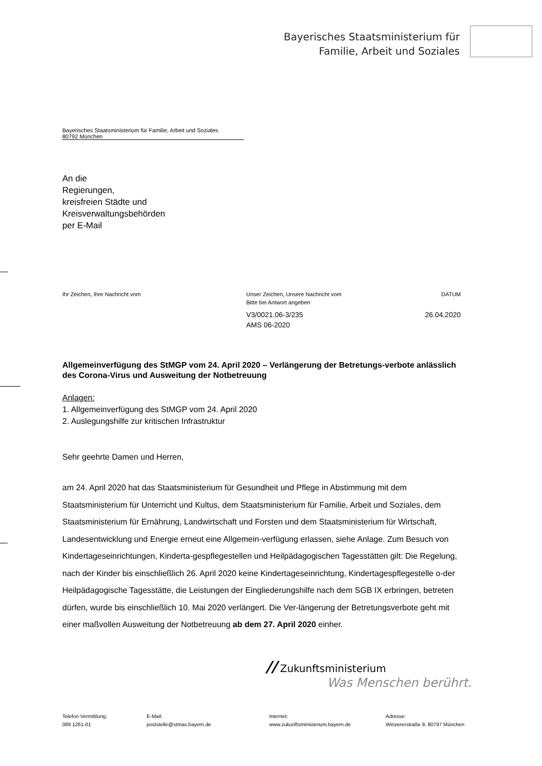Bayerisches Staatsministerium für
Familie, Arbeit und Soziales
Bayerisches Staatsministerium für Familie, Arbeit und Soziales
80792 München
An die
Regierungen,
kreisfreien Städte und
Kreisverwaltungsbehörden
per E-Mail
Ihr Zeichen, Ihre Nachricht vom Unser Zeichen, Unsere Nachricht vom
Bitte bei Antwort angeben
V3/0021.06-3/235
AMS 06-2020
DATUM
26.04.2020
Allgemeinverfügung des StMGP vom 24. April 2020 – Verlängerung der Betretungs-verbote anlässlich des Corona-Virus und Ausweitung der Notbetreuung
Anlagen:
1. Allgemeinverfügung des StMGP vom 24. April 2020
2. Auslegungshilfe zur kritischen Infrastruktur
Sehr geehrte Damen und Herren,
am 24. April 2020 hat das Staatsministerium für Gesundheit und Pflege in Abstimmung mit dem Staatsministerium für Unterricht und Kultus, dem Staatsministerium für Familie, Arbeit und Soziales, dem Staatsministerium für Ernährung, Landwirtschaft und Forsten und dem Staatsministerium für Wirtschaft, Landesentwicklung und Energie erneut eine Allgemein-verfügung erlassen, siehe Anlage. Zum Besuch von Kindertageseinrichtungen, Kinderta-gespflegestellen und Heilpädagogischen Tagesstätten gilt: Die Regelung, nach der Kinder bis einschließlich 26. April 2020 keine Kindertageseinrichtung, Kindertagespflegestelle o-der Heilpädagogische Tagesstätte, die Leistungen der Eingliederungshilfe nach dem SGB IX erbringen, betreten dürfen, wurde bis einschließlich 10. Mai 2020 verlängert. Die Ver-längerung der Betretungsverbote geht mit einer maßvollen Ausweitung der Notbetreuung ab dem 27. April 2020 einher.
// Zukunftsministerium
Was Menschen berührt.
Telefon Vermittlung:
089 1261-01
E-Mail:
poststelle@stmas.bayern.de
Internet:
www.zukunftsministerium.bayern.de
Adresse:
Winzererstraße 9, 80797 München